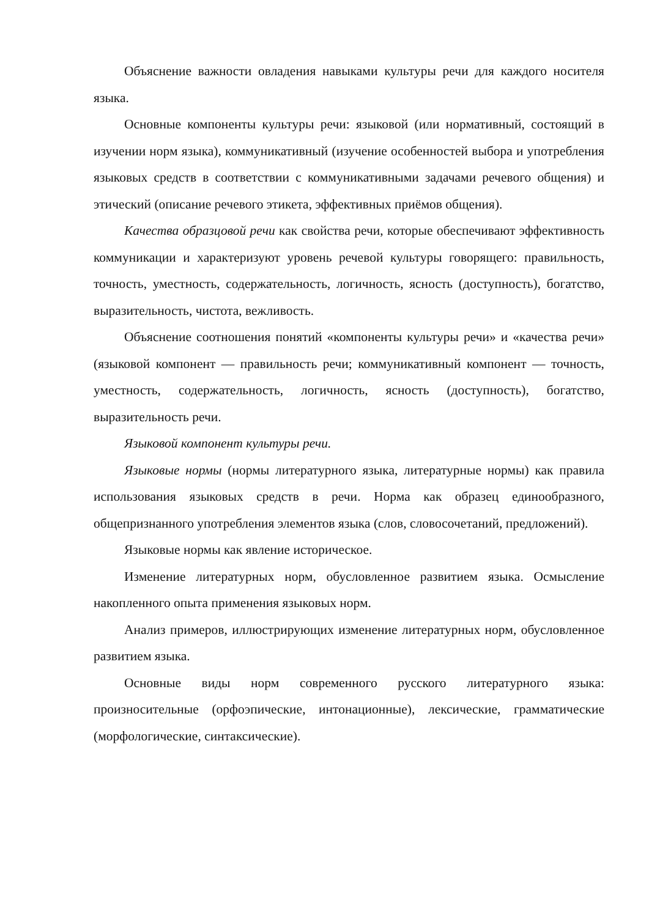Объяснение важности овладения навыками культуры речи для каждого носителя языка.
Основные компоненты культуры речи: языковой (или нормативный, состоящий в изучении норм языка), коммуникативный (изучение особенностей выбора и употребления языковых средств в соответствии с коммуникативными задачами речевого общения) и этический (описание речевого этикета, эффективных приёмов общения).
Качества образцовой речи как свойства речи, которые обеспечивают эффективность коммуникации и характеризуют уровень речевой культуры говорящего: правильность, точность, уместность, содержательность, логичность, ясность (доступность), богатство, выразительность, чистота, вежливость.
Объяснение соотношения понятий «компоненты культуры речи» и «качества речи» (языковой компонент — правильность речи; коммуникативный компонент — точность, уместность, содержательность, логичность, ясность (доступность), богатство, выразительность речи.
Языковой компонент культуры речи.
Языковые нормы (нормы литературного языка, литературные нормы) как правила использования языковых средств в речи. Норма как образец единообразного, общепризнанного употребления элементов языка (слов, словосочетаний, предложений).
Языковые нормы как явление историческое.
Изменение литературных норм, обусловленное развитием языка. Осмысление накопленного опыта применения языковых норм.
Анализ примеров, иллюстрирующих изменение литературных норм, обусловленное развитием языка.
Основные виды норм современного русского литературного языка: произносительные (орфоэпические, интонационные), лексические, грамматические (морфологические, синтаксические).